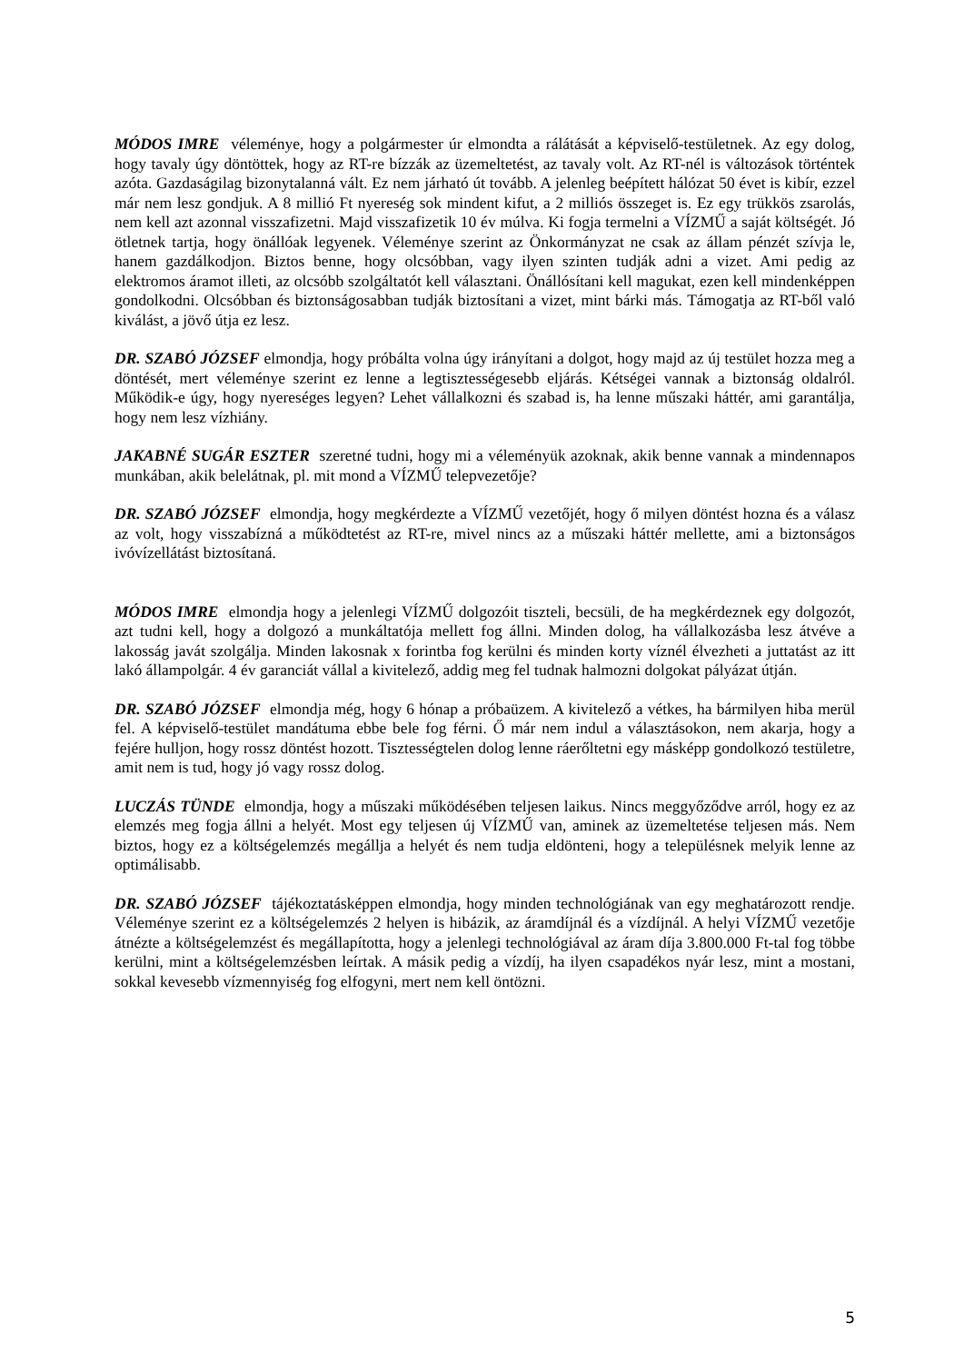MÓDOS IMRE véleménye, hogy a polgármester úr elmondta a rálátását a képviselő-testületnek. Az egy dolog, hogy tavaly úgy döntöttek, hogy az RT-re bízzák az üzemeltetést, az tavaly volt. Az RT-nél is változások történtek azóta. Gazdaságilag bizonytalanná vált. Ez nem járható út tovább. A jelenleg beépített hálózat 50 évet is kibír, ezzel már nem lesz gondjuk. A 8 millió Ft nyereség sok mindent kifut, a 2 milliós összeget is. Ez egy trükkös zsarolás, nem kell azt azonnal visszafizetni. Majd visszafizetik 10 év múlva. Ki fogja termelni a VÍZMŰ a saját költségét. Jó ötletnek tartja, hogy önállóak legyenek. Véleménye szerint az Önkormányzat ne csak az állam pénzét szívja le, hanem gazdálkodjon. Biztos benne, hogy olcsóbban, vagy ilyen szinten tudják adni a vizet. Ami pedig az elektromos áramot illeti, az olcsóbb szolgáltatót kell választani. Önállósítani kell magukat, ezen kell mindenképpen gondolkodni. Olcsóbban és biztonságosabban tudják biztosítani a vizet, mint bárki más. Támogatja az RT-ből való kiválást, a jövő útja ez lesz.
DR. SZABÓ JÓZSEF elmondja, hogy próbálta volna úgy irányítani a dolgot, hogy majd az új testület hozza meg a döntését, mert véleménye szerint ez lenne a legtisztességesebb eljárás. Kétségei vannak a biztonság oldalról. Működik-e úgy, hogy nyereséges legyen? Lehet vállalkozni és szabad is, ha lenne műszaki háttér, ami garantálja, hogy nem lesz vízhiány.
JAKABNÉ SUGÁR ESZTER szeretné tudni, hogy mi a véleményük azoknak, akik benne vannak a mindennapos munkában, akik belelátnak, pl. mit mond a VÍZMŰ telepvezetője?
DR. SZABÓ JÓZSEF elmondja, hogy megkérdezte a VÍZMŰ vezetőjét, hogy ő milyen döntést hozna és a válasz az volt, hogy visszabízná a működtetést az RT-re, mivel nincs az a műszaki háttér mellette, ami a biztonságos ivóvízellátást biztosítaná.
MÓDOS IMRE elmondja hogy a jelenlegi VÍZMŰ dolgozóit tiszteli, becsüli, de ha megkérdeznek egy dolgozót, azt tudni kell, hogy a dolgozó a munkáltatója mellett fog állni. Minden dolog, ha vállalkozásba lesz átvéve a lakosság javát szolgálja. Minden lakosnak x forintba fog kerülni és minden korty víznél élvezheti a juttatást az itt lakó állampolgár. 4 év garanciát vállal a kivitelező, addig meg fel tudnak halmozni dolgokat pályázat útján.
DR. SZABÓ JÓZSEF elmondja még, hogy 6 hónap a próbaüzem. A kivitelező a vétkes, ha bármilyen hiba merül fel. A képviselő-testület mandátuma ebbe bele fog férni. Ő már nem indul a választásokon, nem akarja, hogy a fejére hulljon, hogy rossz döntést hozott. Tisztességtelen dolog lenne ráerőltetni egy másképp gondolkozó testületre, amit nem is tud, hogy jó vagy rossz dolog.
LUCZÁS TÜNDE elmondja, hogy a műszaki működésében teljesen laikus. Nincs meggyőződve arról, hogy ez az elemzés meg fogja állni a helyét. Most egy teljesen új VÍZMŰ van, aminek az üzemeltetése teljesen más. Nem biztos, hogy ez a költségelemzés megállja a helyét és nem tudja eldönteni, hogy a településnek melyik lenne az optimálisabb.
DR. SZABÓ JÓZSEF tájékoztatásképpen elmondja, hogy minden technológiának van egy meghatározott rendje. Véleménye szerint ez a költségelemzés 2 helyen is hibázik, az áramdíjnál és a vízdíjnál. A helyi VÍZMŰ vezetője átnézte a költségelemzést és megállapította, hogy a jelenlegi technológiával az áram díja 3.800.000 Ft-tal fog többe kerülni, mint a költségelemzésben leírtak. A másik pedig a vízdíj, ha ilyen csapadékos nyár lesz, mint a mostani, sokkal kevesebb vízmennyiség fog elfogyni, mert nem kell öntözni.
5